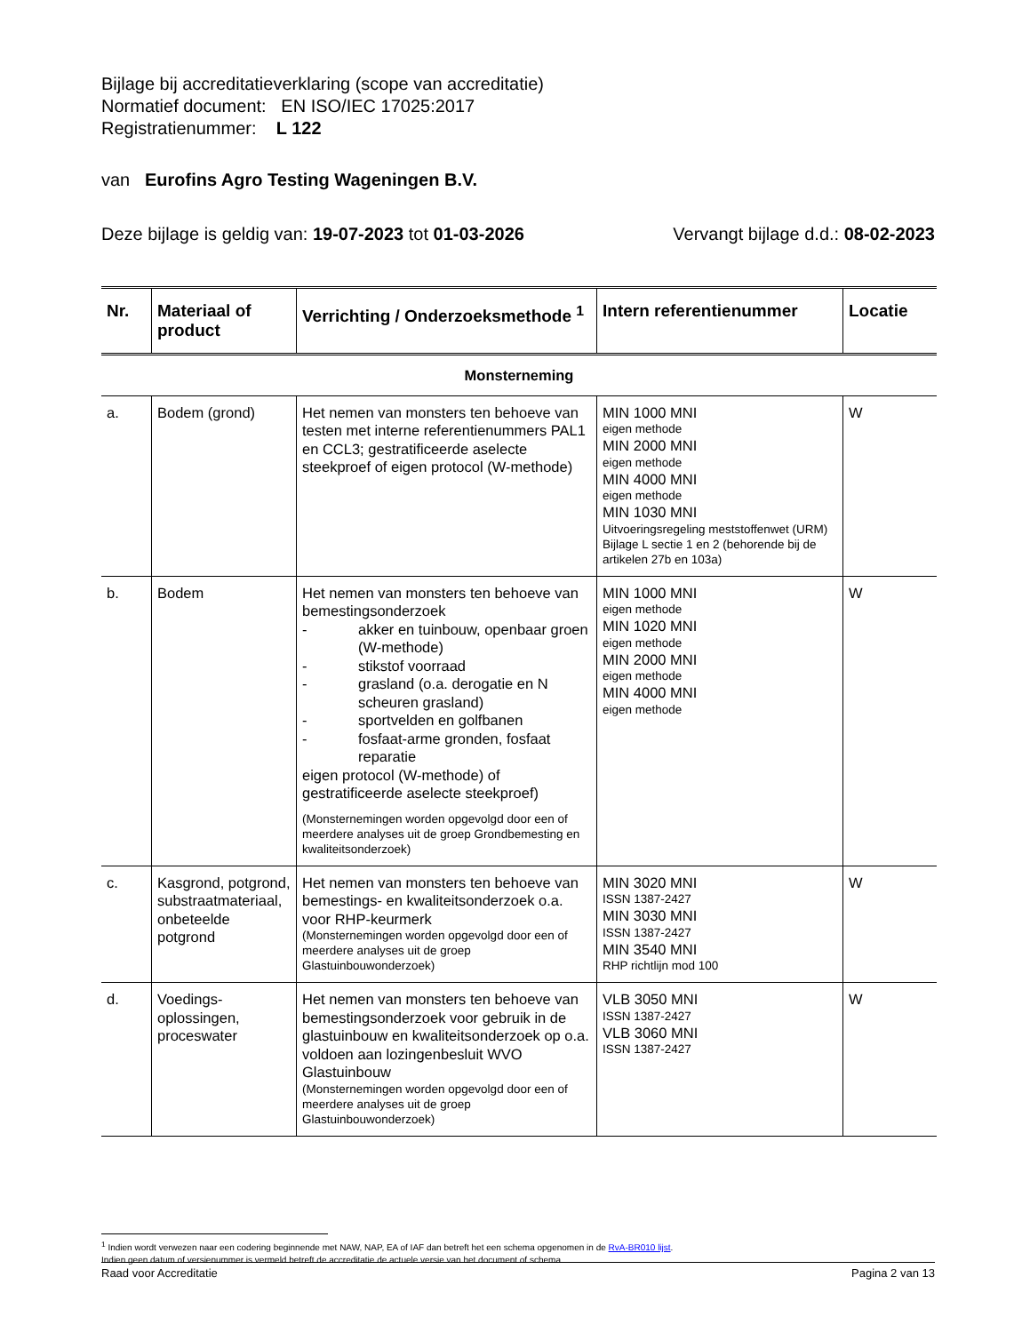Bijlage bij accreditatieverklaring (scope van accreditatie)
Normatief document: EN ISO/IEC 17025:2017
Registratienummer: L 122
van Eurofins Agro Testing Wageningen B.V.
Deze bijlage is geldig van: 19-07-2023 tot 01-03-2026 Vervangt bijlage d.d.: 08-02-2023
| Nr. | Materiaal of product | Verrichting / Onderzoeksmethode <sup>1</sup> | Intern referentienummer | Locatie |
| --- | --- | --- | --- | --- |
| Monsterneming | | | | |
| a. | Bodem (grond) | Het nemen van monsters ten behoeve van testen met interne referentienummers PAL1 en CCL3; gestratificeerde aselecte steekproef of eigen protocol (W-methode) | MIN 1000 MNI eigen methode MIN 2000 MNI eigen methode MIN 4000 MNI eigen methode MIN 1030 MNI Uitvoeringsregeling meststoffenwet (URM) Bijlage L sectie 1 en 2 (behorende bij de artikelen 27b en 103a) | W |
| b. | Bodem | Het nemen van monsters ten behoeve van bemestingsonderzoek - akker en tuinbouw, openbaar groen (W-methode) - stikstof voorraad - grasland (o.a. derogatie en N scheuren grasland) - sportvelden en golfbanen - fosfaat-arme gronden, fosfaat reparatie eigen protocol (W-methode) of gestratificeerde aselecte steekproef) (Monsternemingen worden opgevolgd door een of meerdere analyses uit de groep Grondbemesting en kwaliteitsonderzoek) | MIN 1000 MNI eigen methode MIN 1020 MNI eigen methode MIN 2000 MNI eigen methode MIN 4000 MNI eigen methode | W |
| c. | Kasgrond, potgrond, substraatmateriaal, onbeteelde potgrond | Het nemen van monsters ten behoeve van bemestings- en kwaliteitsonderzoek o.a. voor RHP-keurmerk (Monsternemingen worden opgevolgd door een of meerdere analyses uit de groep Glastuinbouwonderzoek) | MIN 3020 MNI ISSN 1387-2427 MIN 3030 MNI ISSN 1387-2427 MIN 3540 MNI RHP richtlijn mod 100 | W |
| d. | Voedings-oplossingen, proceswater | Het nemen van monsters ten behoeve van bemestingsonderzoek voor gebruik in de glastuinbouw en kwaliteitsonderzoek op o.a. voldoen aan lozingenbesluit WVO Glastuinbouw (Monsternemingen worden opgevolgd door een of meerdere analyses uit de groep Glastuinbouwonderzoek) | VLB 3050 MNI ISSN 1387-2427 VLB 3060 MNI ISSN 1387-2427 | W |
<sup>1</sup> Indien wordt verwezen naar een codering beginnende met NAW, NAP, EA of IAF dan betreft het een schema opgenomen in de RvA-BR010 lijst.
Indien geen datum of versienummer is vermeld betreft de accreditatie de actuele versie van het document of schema.
Raad voor Accreditatie Pagina 2 van 13